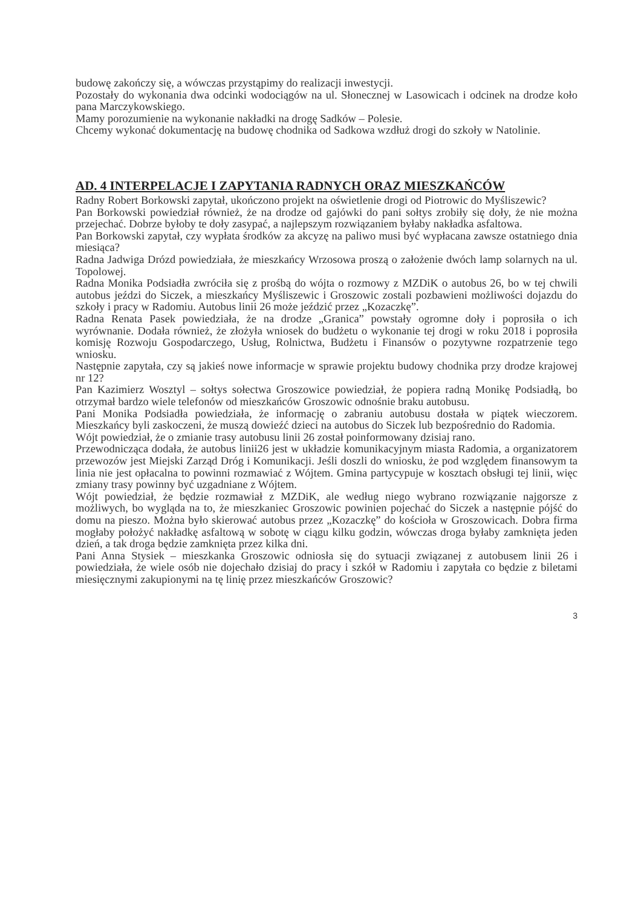budowę zakończy się, a wówczas przystąpimy do realizacji inwestycji.
Pozostały do wykonania dwa odcinki wodociągów na ul. Słonecznej w Lasowicach i odcinek na drodze koło pana Marczykowskiego.
Mamy porozumienie na wykonanie nakładki na drogę Sadków – Polesie.
Chcemy wykonać dokumentację na budowę chodnika od Sadkowa wzdłuż drogi do szkoły w Natolinie.
AD. 4 INTERPELACJE I ZAPYTANIA RADNYCH ORAZ MIESZKAŃCÓW
Radny Robert Borkowski zapytał, ukończono projekt na oświetlenie drogi od Piotrowic do Myśliszewic?
Pan Borkowski powiedział również, że na drodze od gajówki do pani sołtys zrobiły się doły, że nie można przejechać. Dobrze byłoby te doły zasypać, a najlepszym rozwiązaniem byłaby nakładka asfaltowa.
Pan Borkowski zapytał, czy wypłata środków za akcyzę na paliwo musi być wypłacana zawsze ostatniego dnia miesiąca?
Radna Jadwiga Drózd powiedziała, że mieszkańcy Wrzosowa proszą o założenie dwóch lamp solarnych na ul. Topolowej.
Radna Monika Podsiadła zwróciła się z prośbą do wójta o rozmowy z MZDiK o autobus 26, bo w tej chwili autobus jeździ do Siczek, a mieszkańcy Myśliszewic i Groszowic zostali pozbawieni możliwości dojazdu do szkoły i pracy w Radomiu. Autobus linii 26 może jeździć przez „Kozaczkę”.
Radna Renata Pasek powiedziała, że na drodze „Granica” powstały ogromne doły i poprosiła o ich wyrównanie. Dodała również, że złożyła wniosek do budżetu o wykonanie tej drogi w roku 2018 i poprosiła komisję Rozwoju Gospodarczego, Usług, Rolnictwa, Budżetu i Finansów o pozytywne rozpatrzenie tego wniosku.
Następnie zapytała, czy są jakieś nowe informacje w sprawie projektu budowy chodnika przy drodze krajowej nr 12?
Pan Kazimierz Wosztyl – sołtys sołectwa Groszowice powiedział, że popiera radną Monikę Podsiadłą, bo otrzymał bardzo wiele telefonów od mieszkańców Groszowic odnośnie braku autobusu.
Pani Monika Podsiadła powiedziała, że informację o zabraniu autobusu dostała w piątek wieczorem. Mieszkańcy byli zaskoczeni, że muszą dowieźć dzieci na autobus do Siczek lub bezpośrednio do Radomia.
Wójt powiedział, że o zmianie trasy autobusu linii 26 został poinformowany dzisiaj rano.
Przewodnicząca dodała, że autobus linii26 jest w układzie komunikacyjnym miasta Radomia, a organizatorem przewozów jest Miejski Zarząd Dróg i Komunikacji. Jeśli doszli do wniosku, że pod względem finansowym ta linia nie jest opłacalna to powinni rozmawiać z Wójtem. Gmina partycypuje w kosztach obsługi tej linii, więc zmiany trasy powinny być uzgadniane z Wójtem.
Wójt powiedział, że będzie rozmawiał z MZDiK, ale według niego wybrano rozwiązanie najgorsze z możliwych, bo wygląda na to, że mieszkaniec Groszowic powinien pojechać do Siczek a następnie pójść do domu na pieszo. Można było skierować autobus przez „Kozaczkę” do kościoła w Groszowicach. Dobra firma mogłaby położyć nakładkę asfaltową w sobotę w ciągu kilku godzin, wówczas droga byłaby zamknięta jeden dzień, a tak droga będzie zamknięta przez kilka dni.
Pani Anna Stysiek – mieszkanka Groszowic odniosła się do sytuacji związanej z autobusem linii 26 i powiedziała, że wiele osób nie dojechało dzisiaj do pracy i szkół w Radomiu i zapytała co będzie z biletami miesięcznymi zakupionymi na tę linię przez mieszkańców Groszowic?
3